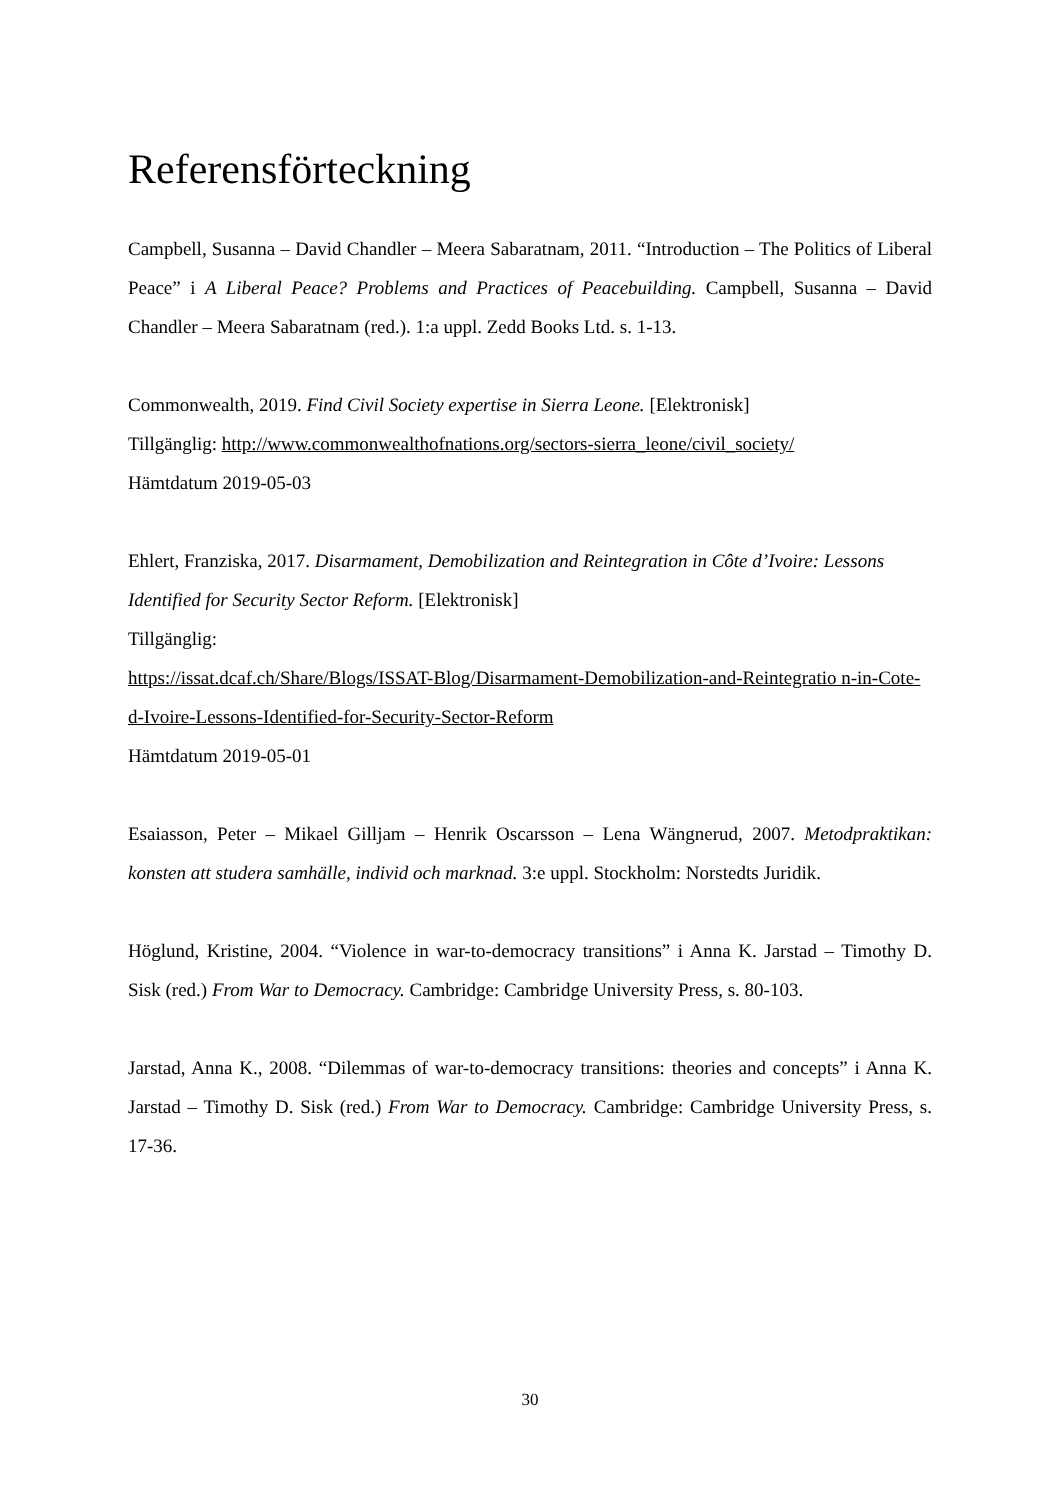Referensförteckning
Campbell, Susanna – David Chandler – Meera Sabaratnam, 2011. “Introduction – The Politics of Liberal Peace” i A Liberal Peace? Problems and Practices of Peacebuilding. Campbell, Susanna – David Chandler – Meera Sabaratnam (red.). 1:a uppl. Zedd Books Ltd. s. 1-13.
Commonwealth, 2019. Find Civil Society expertise in Sierra Leone. [Elektronisk]
Tillgänglig: http://www.commonwealthofnations.org/sectors-sierra_leone/civil_society/
Hämtdatum 2019-05-03
Ehlert, Franziska, 2017. Disarmament, Demobilization and Reintegration in Côte d’Ivoire: Lessons Identified for Security Sector Reform. [Elektronisk]
Tillgänglig:
https://issat.dcaf.ch/Share/Blogs/ISSAT-Blog/Disarmament-Demobilization-and-Reintegratio n-in-Cote-d-Ivoire-Lessons-Identified-for-Security-Sector-Reform
Hämtdatum 2019-05-01
Esaiasson, Peter – Mikael Gilljam – Henrik Oscarsson – Lena Wängnerud, 2007. Metodpraktikan: konsten att studera samhälle, individ och marknad. 3:e uppl. Stockholm: Norstedts Juridik.
Höglund, Kristine, 2004. “Violence in war-to-democracy transitions” i Anna K. Jarstad – Timothy D. Sisk (red.) From War to Democracy. Cambridge: Cambridge University Press, s. 80-103.
Jarstad, Anna K., 2008. “Dilemmas of war-to-democracy transitions: theories and concepts” i Anna K. Jarstad – Timothy D. Sisk (red.) From War to Democracy. Cambridge: Cambridge University Press, s. 17-36.
30